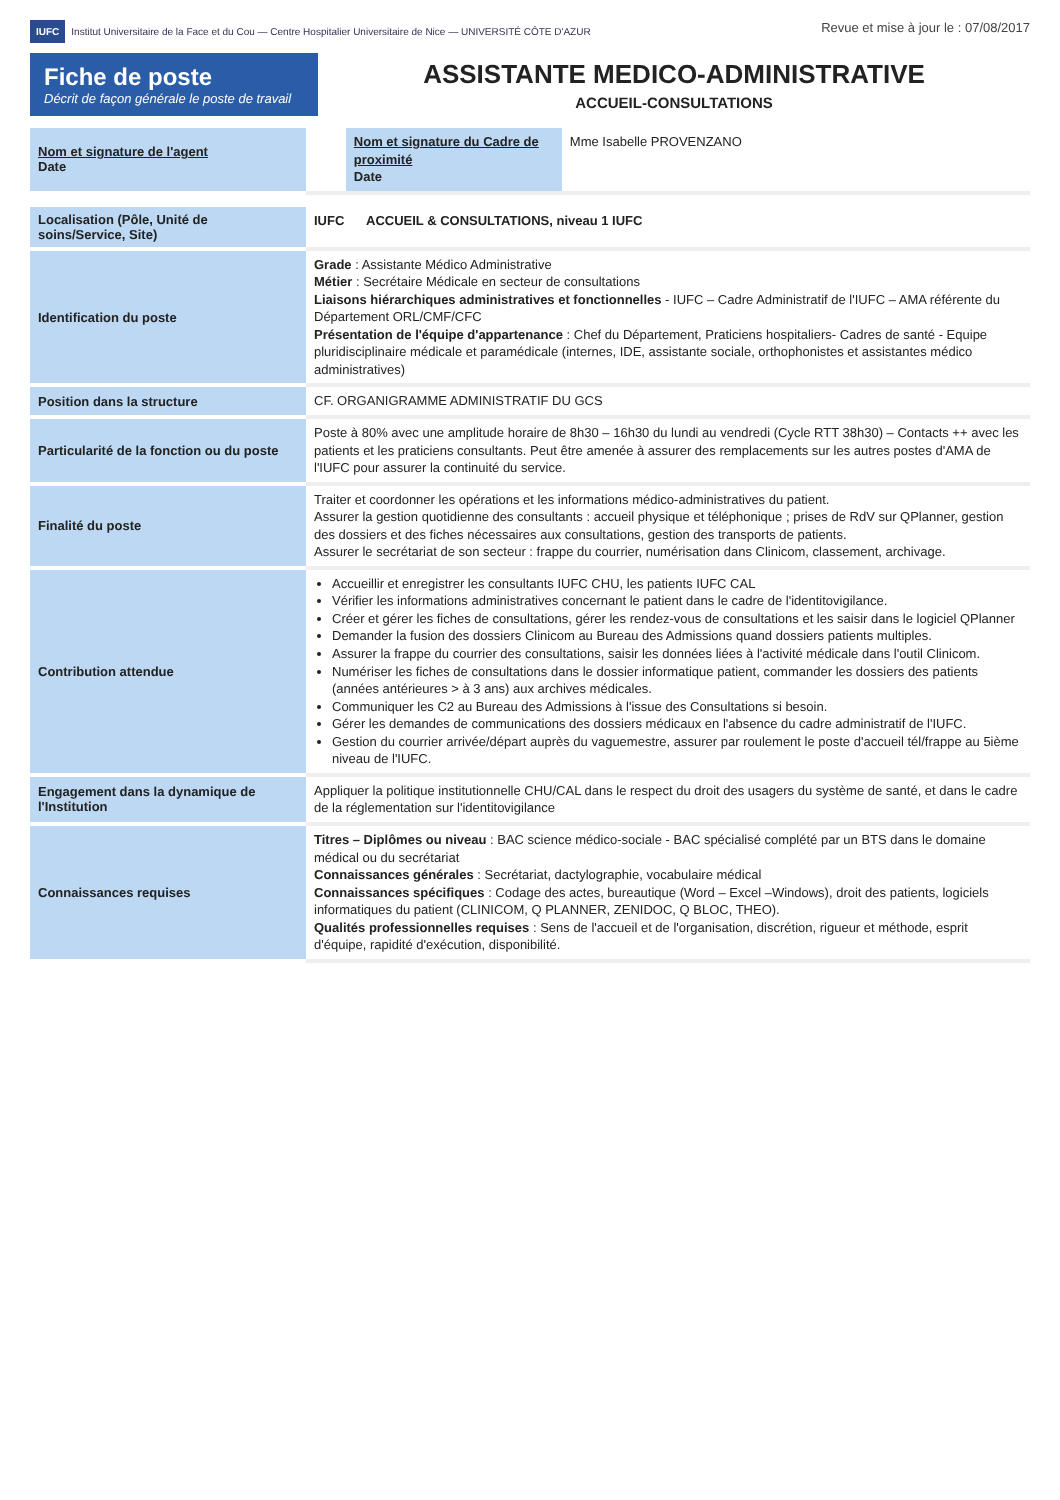IUFC Institut Universitaire de la Face et du Cou — Centre Hospitalier Universitaire de Nice — UNIVERSITÉ CÔTE D'AZUR
Revue et mise à jour le : 07/08/2017
Fiche de poste
Décrit de façon générale le poste de travail
ASSISTANTE MEDICO-ADMINISTRATIVE
ACCUEIL-CONSULTATIONS
| Nom et signature de l'agent Date | | Nom et signature du Cadre de proximité Date | Mme Isabelle PROVENZANO |
| Localisation (Pôle, Unité de soins/Service, Site) | IUFC ACCUEIL & CONSULTATIONS, niveau 1 IUFC |
| Identification du poste | Grade : Assistante Médico Administrative Métier : Secrétaire Médicale en secteur de consultations Liaisons hiérarchiques administratives et fonctionnelles - IUFC – Cadre Administratif de l'IUFC – AMA référente du Département ORL/CMF/CFC Présentation de l'équipe d'appartenance : Chef du Département, Praticiens hospitaliers- Cadres de santé - Equipe pluridisciplinaire médicale et paramédicale (internes, IDE, assistante sociale, orthophonistes et assistantes médico administratives) |
| Position dans la structure | CF. ORGANIGRAMME ADMINISTRATIF DU GCS |
| Particularité de la fonction ou du poste | Poste à 80% avec une amplitude horaire de 8h30 – 16h30 du lundi au vendredi (Cycle RTT 38h30) – Contacts ++ avec les patients et les praticiens consultants. Peut être amenée à assurer des remplacements sur les autres postes d'AMA de l'IUFC pour assurer la continuité du service. |
| Finalité du poste | Traiter et coordonner les opérations et les informations médico-administratives du patient. Assurer la gestion quotidienne des consultants : accueil physique et téléphonique ; prises de RdV sur QPlanner, gestion des dossiers et des fiches nécessaires aux consultations, gestion des transports de patients. Assurer le secrétariat de son secteur : frappe du courrier, numérisation dans Clinicom, classement, archivage. |
| Contribution attendue | Accueillir et enregistrer les consultants IUFC CHU, les patients IUFC CAL Vérifier les informations administratives concernant le patient dans le cadre de l'identitovigilance. Créer et gérer les fiches de consultations, gérer les rendez-vous de consultations et les saisir dans le logiciel QPlanner Demander la fusion des dossiers Clinicom au Bureau des Admissions quand dossiers patients multiples. Assurer la frappe du courrier des consultations, saisir les données liées à l'activité médicale dans l'outil Clinicom. Numériser les fiches de consultations dans le dossier informatique patient, commander les dossiers des patients (années antérieures > à 3 ans) aux archives médicales. Communiquer les C2 au Bureau des Admissions à l'issue des Consultations si besoin. Gérer les demandes de communications des dossiers médicaux en l'absence du cadre administratif de l'IUFC. Gestion du courrier arrivée/départ auprès du vaguemestre, assurer par roulement le poste d'accueil tél/frappe au 5ième niveau de l'IUFC. |
| Engagement dans la dynamique de l'Institution | Appliquer la politique institutionnelle CHU/CAL dans le respect du droit des usagers du système de santé, et dans le cadre de la réglementation sur l'identitovigilance |
| Connaissances requises | Titres – Diplômes ou niveau : BAC science médico-sociale - BAC spécialisé complété par un BTS dans le domaine médical ou du secrétariat Connaissances générales : Secrétariat, dactylographie, vocabulaire médical Connaissances spécifiques : Codage des actes, bureautique (Word – Excel –Windows), droit des patients, logiciels informatiques du patient (CLINICOM, Q PLANNER, ZENIDOC, Q BLOC, THEO). Qualités professionnelles requises : Sens de l'accueil et de l'organisation, discrétion, rigueur et méthode, esprit d'équipe, rapidité d'exécution, disponibilité. |